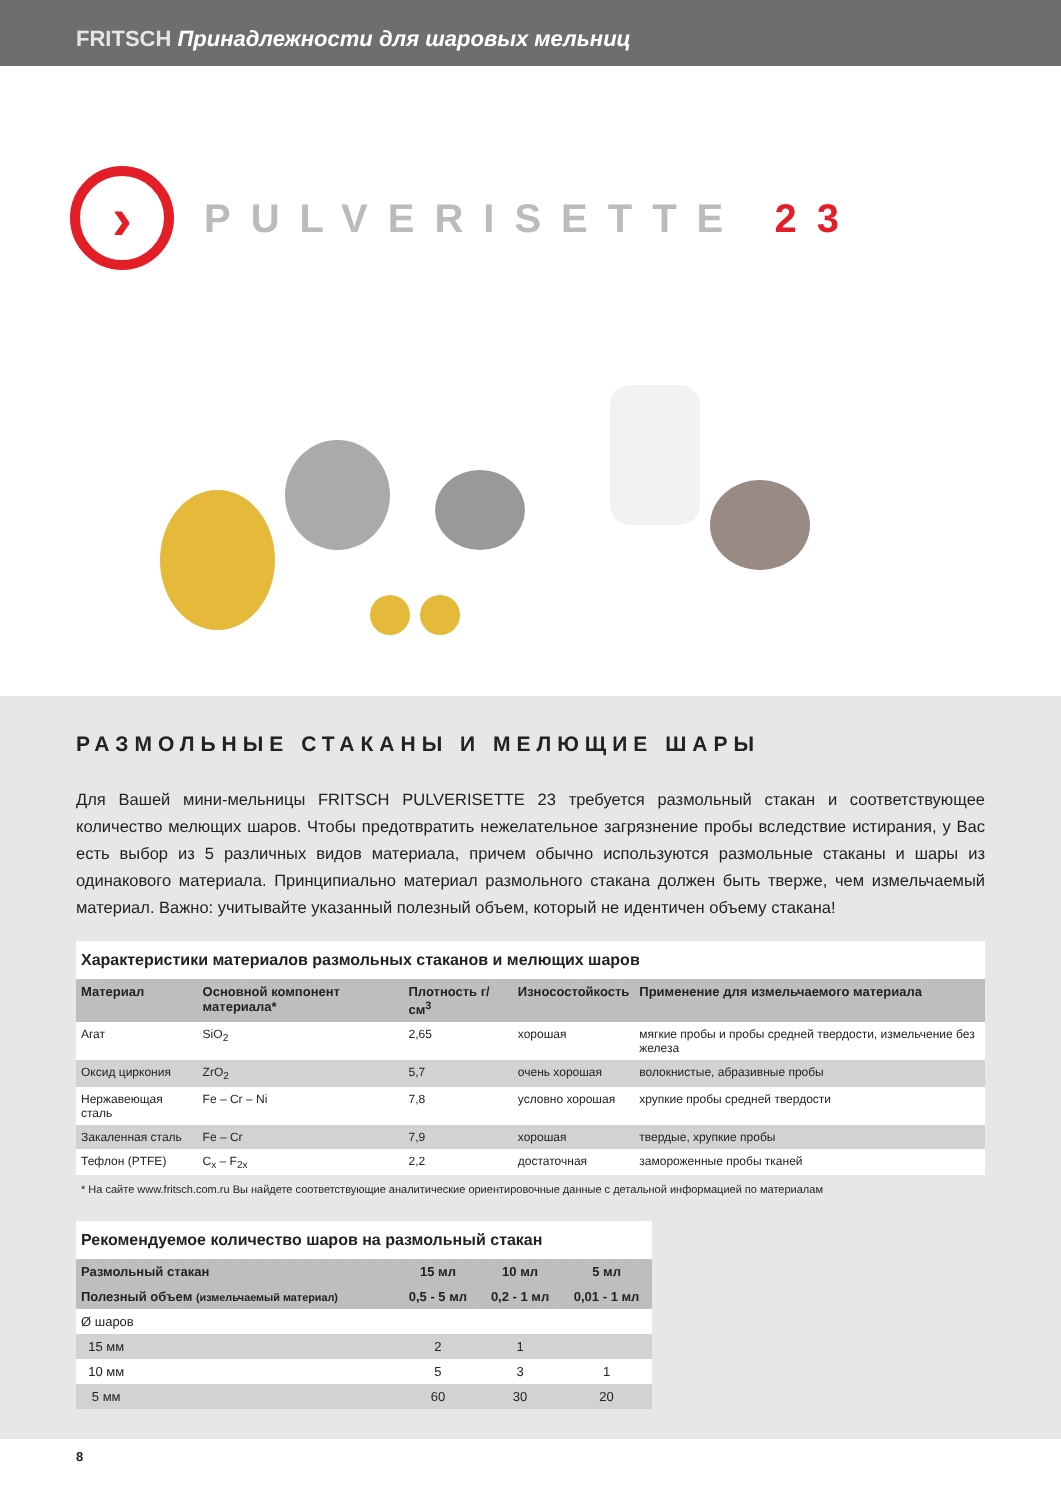FRITSCH Принадлежности для шаровых мельниц
›
PULVERISETTE 23
РАЗМОЛЬНЫЕ СТАКАНЫ И МЕЛЮЩИЕ ШАРЫ
Для Вашей мини-мельницы FRITSCH PULVERISETTE 23 требуется размольный стакан и соответствующее количество мелющих шаров. Чтобы предотвратить нежелательное загрязнение пробы вследствие истирания, у Вас есть выбор из 5 различных видов материала, причем обычно используются размольные стаканы и шары из одинакового материала. Принципиально материал размольного стакана должен быть тверже, чем измельчаемый материал. Важно: учитывайте указанный полезный объем, который не идентичен объему стакана!
| Характеристики материалов размольных стаканов и мелющих шаров | | | | |
| Материал | Основной компонент материала* | Плотность г/см<sup>3</sup> | Износостойкость | Применение для измельчаемого материала |
| Агат | SiO<sub>2</sub> | 2,65 | хорошая | мягкие пробы и пробы средней твердости, измельчение без железа |
| Оксид циркония | ZrO<sub>2</sub> | 5,7 | очень хорошая | волокнистые, абразивные пробы |
| Нержавеющая сталь | Fe – Cr – Ni | 7,8 | условно хорошая | хрупкие пробы средней твердости |
| Закаленная сталь | Fe – Cr | 7,9 | хорошая | твердые, хрупкие пробы |
| Тефлон (PTFE) | C<sub>x</sub> – F<sub>2x</sub> | 2,2 | достаточная | замороженные пробы тканей |
* На сайте www.fritsch.com.ru Вы найдете соответствующие аналитические ориентировочные данные с детальной информацией по материалам
| Рекомендуемое количество шаров на размольный стакан | | | |
| Размольный стакан | 15 мл | 10 мл | 5 мл |
| Полезный объем (измельчаемый материал) | 0,5 - 5 мл | 0,2 - 1 мл | 0,01 - 1 мл |
| Ø шаров | | | |
| 15 мм | 2 | 1 | |
| 10 мм | 5 | 3 | 1 |
| 5 мм | 60 | 30 | 20 |
8